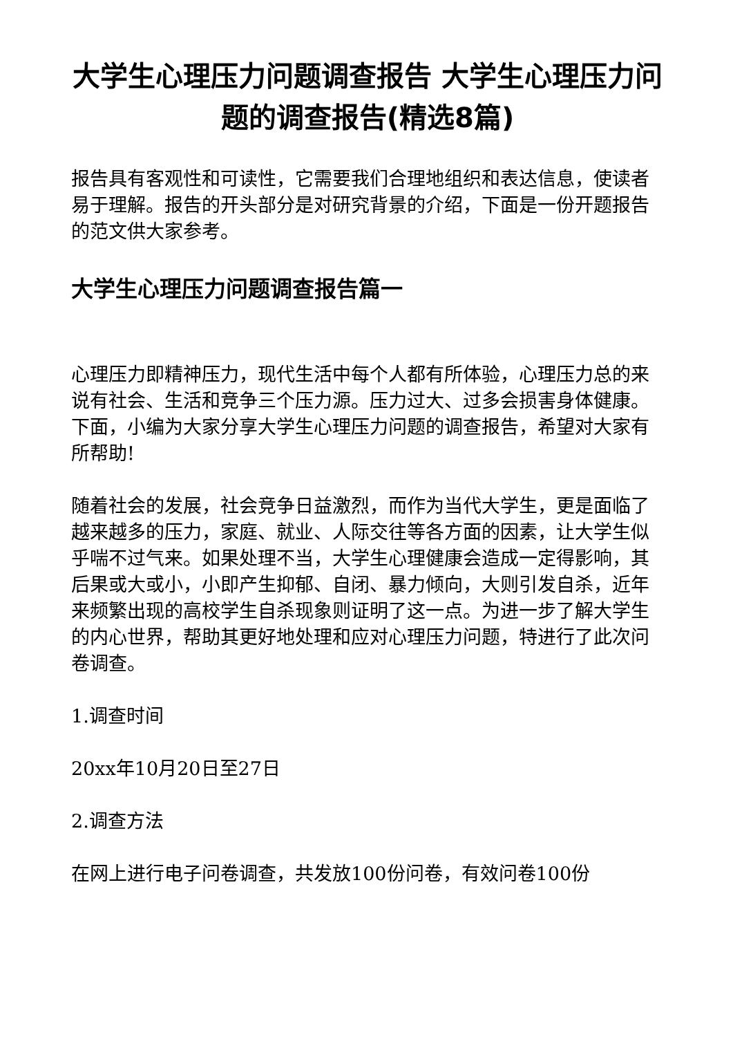大学生心理压力问题调查报告 大学生心理压力问题的调查报告(精选8篇)
报告具有客观性和可读性，它需要我们合理地组织和表达信息，使读者易于理解。报告的开头部分是对研究背景的介绍，下面是一份开题报告的范文供大家参考。
大学生心理压力问题调查报告篇一
心理压力即精神压力，现代生活中每个人都有所体验，心理压力总的来说有社会、生活和竞争三个压力源。压力过大、过多会损害身体健康。下面，小编为大家分享大学生心理压力问题的调查报告，希望对大家有所帮助!
随着社会的发展，社会竞争日益激烈，而作为当代大学生，更是面临了越来越多的压力，家庭、就业、人际交往等各方面的因素，让大学生似乎喘不过气来。如果处理不当，大学生心理健康会造成一定得影响，其后果或大或小，小即产生抑郁、自闭、暴力倾向，大则引发自杀，近年来频繁出现的高校学生自杀现象则证明了这一点。为进一步了解大学生的内心世界，帮助其更好地处理和应对心理压力问题，特进行了此次问卷调查。
1.调查时间
20xx年10月20日至27日
2.调查方法
在网上进行电子问卷调查，共发放100份问卷，有效问卷100份